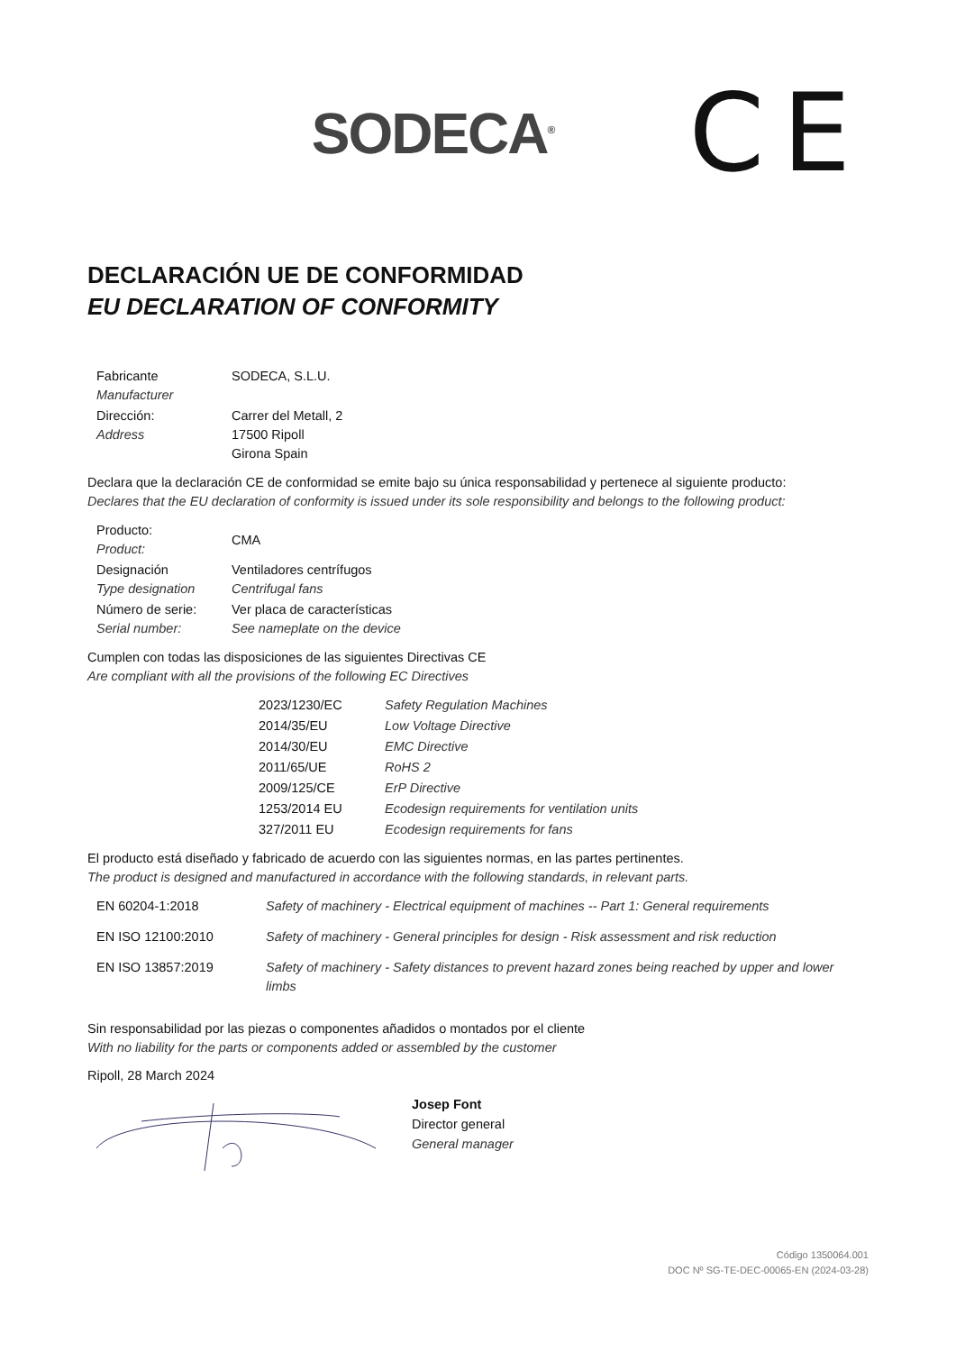SODECA<sup>®</sup>
CE
DECLARACIÓN UE DE CONFORMIDAD
EU DECLARATION OF CONFORMITY
| Fabricante Manufacturer | SODECA, S.L.U. |
| Dirección: Address | Carrer del Metall, 2 17500 Ripoll Girona Spain |
Declara que la declaración CE de conformidad se emite bajo su única responsabilidad y pertenece al siguiente producto:
Declares that the EU declaration of conformity is issued under its sole responsibility and belongs to the following product:
| Producto: Product: | CMA |
| Designación Type designation | Ventiladores centrífugos Centrifugal fans |
| Número de serie: Serial number: | Ver placa de características See nameplate on the device |
Cumplen con todas las disposiciones de las siguientes Directivas CE
Are compliant with all the provisions of the following EC Directives
| 2023/1230/EC | Safety Regulation Machines |
| 2014/35/EU | Low Voltage Directive |
| 2014/30/EU | EMC Directive |
| 2011/65/UE | RoHS 2 |
| 2009/125/CE | ErP Directive |
| 1253/2014 EU | Ecodesign requirements for ventilation units |
| 327/2011 EU | Ecodesign requirements for fans |
El producto está diseñado y fabricado de acuerdo con las siguientes normas, en las partes pertinentes.
The product is designed and manufactured in accordance with the following standards, in relevant parts.
| EN 60204-1:2018 | Safety of machinery - Electrical equipment of machines -- Part 1: General requirements |
| EN ISO 12100:2010 | Safety of machinery - General principles for design - Risk assessment and risk reduction |
| EN ISO 13857:2019 | Safety of machinery - Safety distances to prevent hazard zones being reached by upper and lower limbs |
Sin responsabilidad por las piezas o componentes añadidos o montados por el cliente
With no liability for the parts or components added or assembled by the customer
Ripoll, 28 March 2024
Josep Font
Director general
General manager
Código 1350064.001
DOC Nº SG-TE-DEC-00065-EN (2024-03-28)